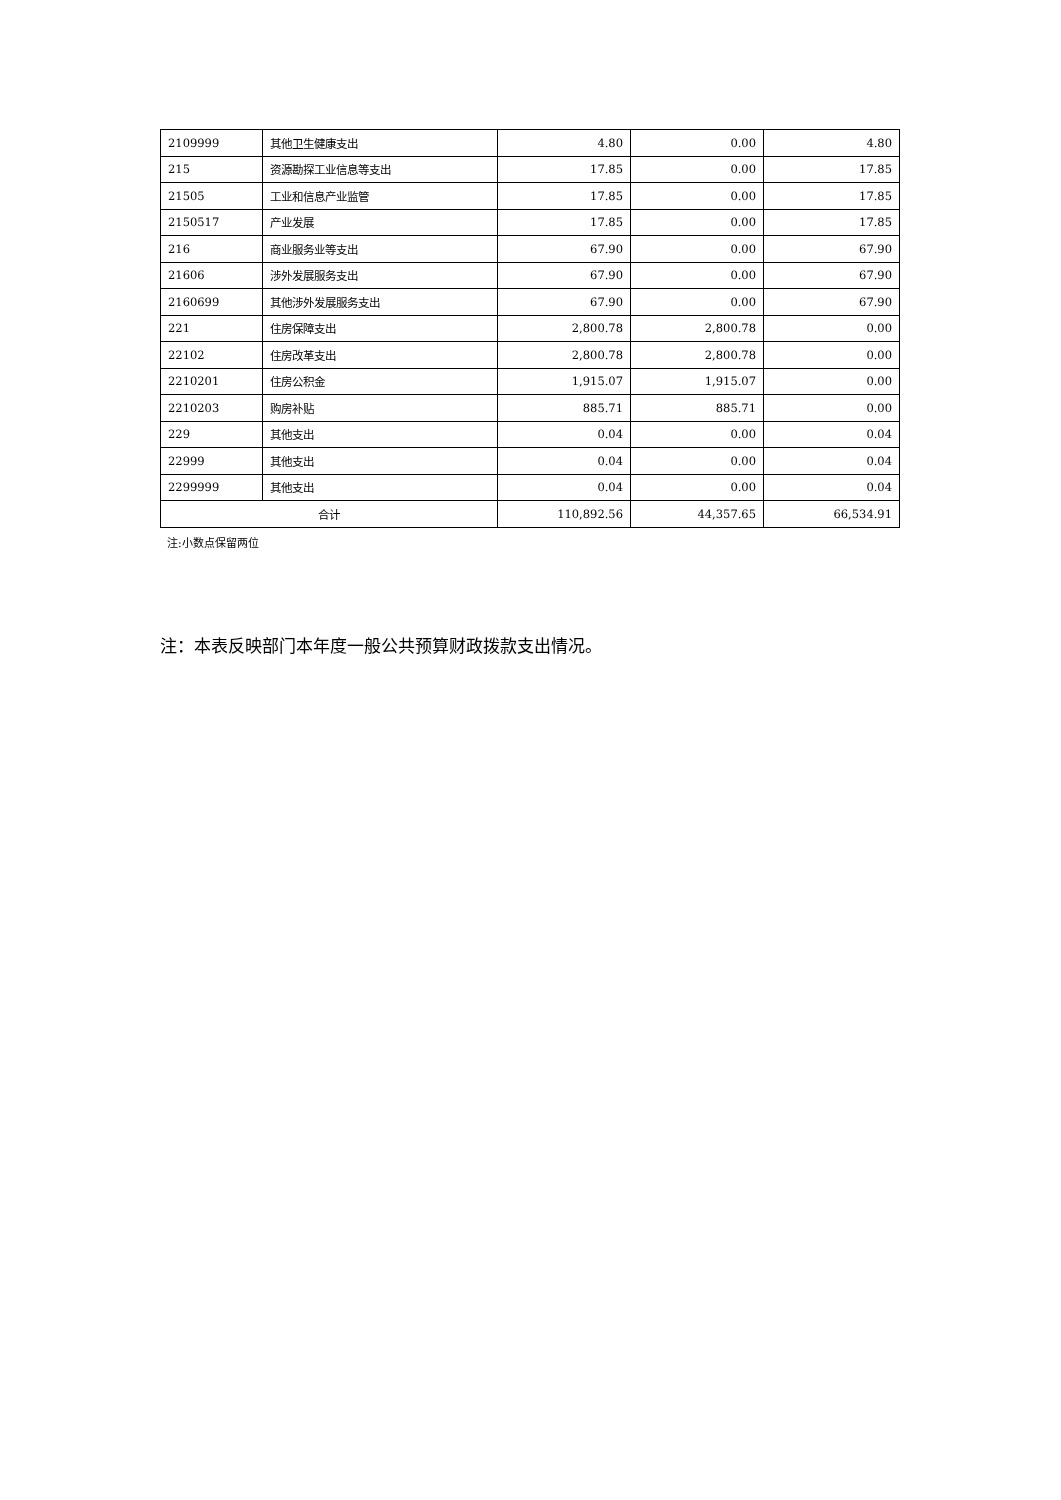| 2109999 | 其他卫生健康支出 | 4.80 | 0.00 | 4.80 |
| 215 | 资源勘探工业信息等支出 | 17.85 | 0.00 | 17.85 |
| 21505 | 工业和信息产业监管 | 17.85 | 0.00 | 17.85 |
| 2150517 | 产业发展 | 17.85 | 0.00 | 17.85 |
| 216 | 商业服务业等支出 | 67.90 | 0.00 | 67.90 |
| 21606 | 涉外发展服务支出 | 67.90 | 0.00 | 67.90 |
| 2160699 | 其他涉外发展服务支出 | 67.90 | 0.00 | 67.90 |
| 221 | 住房保障支出 | 2,800.78 | 2,800.78 | 0.00 |
| 22102 | 住房改革支出 | 2,800.78 | 2,800.78 | 0.00 |
| 2210201 | 住房公积金 | 1,915.07 | 1,915.07 | 0.00 |
| 2210203 | 购房补贴 | 885.71 | 885.71 | 0.00 |
| 229 | 其他支出 | 0.04 | 0.00 | 0.04 |
| 22999 | 其他支出 | 0.04 | 0.00 | 0.04 |
| 2299999 | 其他支出 | 0.04 | 0.00 | 0.04 |
| 合计 | | 110,892.56 | 44,357.65 | 66,534.91 |
注:小数点保留两位
注：本表反映部门本年度一般公共预算财政拨款支出情况。